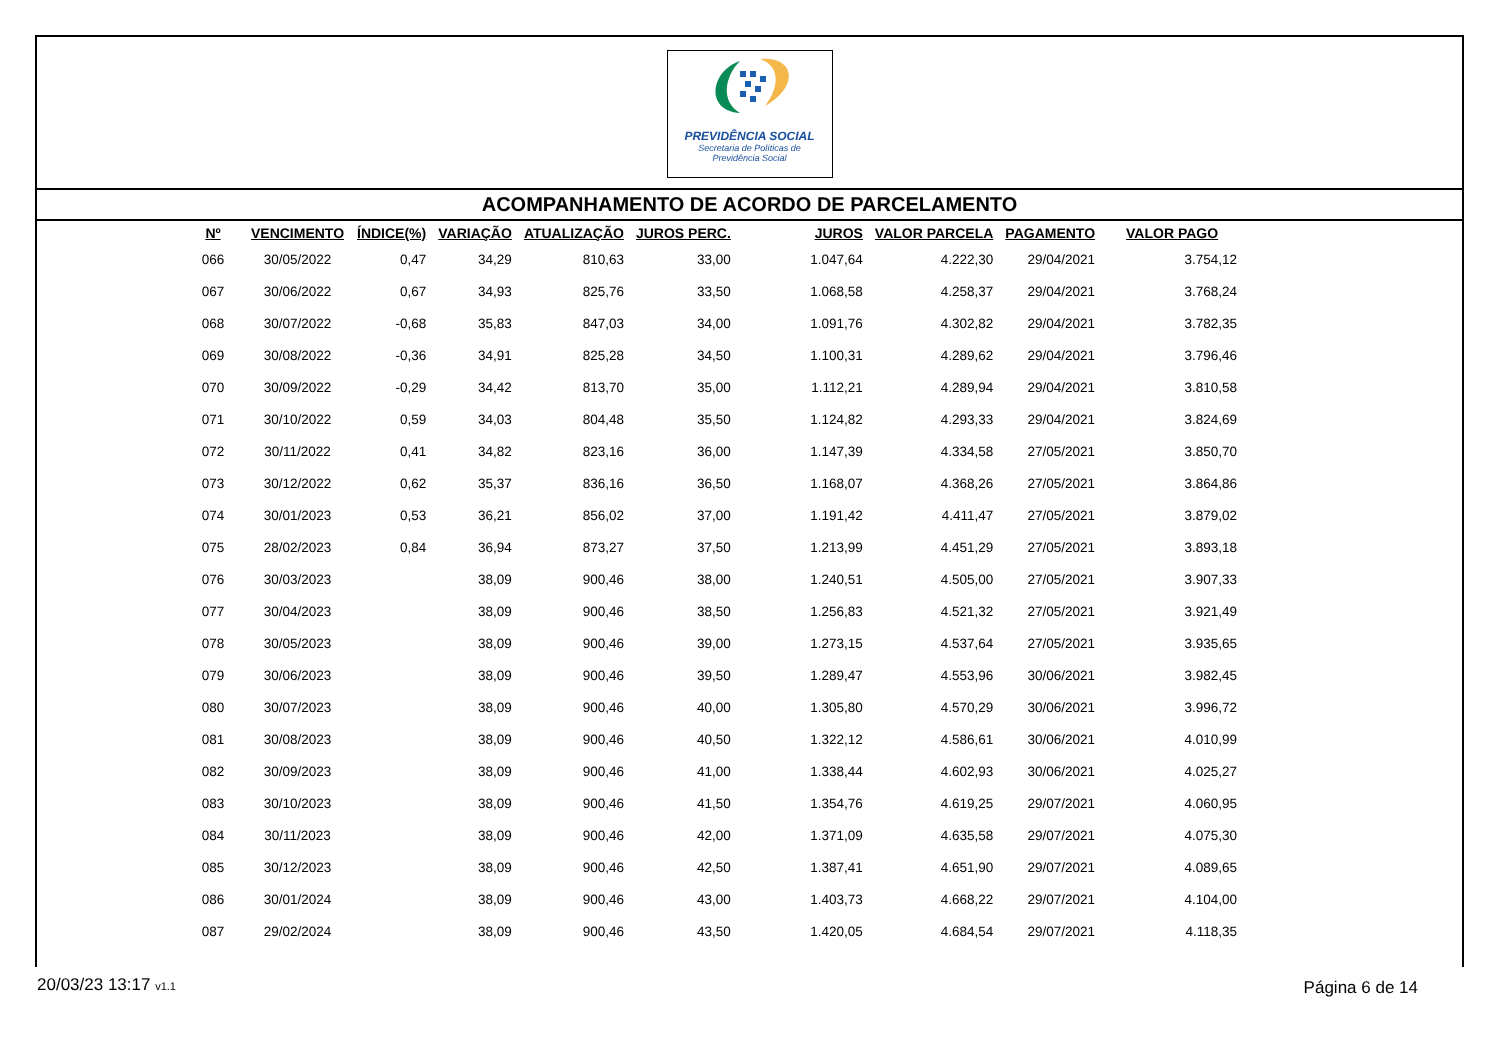PREVIDÊNCIA SOCIAL
Secretaria de Políticas de
Previdência Social
ACOMPANHAMENTO DE ACORDO DE PARCELAMENTO
| Nº | VENCIMENTO | ÍNDICE(%) | VARIAÇÃO | ATUALIZAÇÃO | JUROS PERC. | JUROS | VALOR PARCELA | PAGAMENTO | VALOR PAGO |
| --- | --- | --- | --- | --- | --- | --- | --- | --- | --- |
| 066 | 30/05/2022 | 0,47 | 34,29 | 810,63 | 33,00 | 1.047,64 | 4.222,30 | 29/04/2021 | 3.754,12 |
| 067 | 30/06/2022 | 0,67 | 34,93 | 825,76 | 33,50 | 1.068,58 | 4.258,37 | 29/04/2021 | 3.768,24 |
| 068 | 30/07/2022 | -0,68 | 35,83 | 847,03 | 34,00 | 1.091,76 | 4.302,82 | 29/04/2021 | 3.782,35 |
| 069 | 30/08/2022 | -0,36 | 34,91 | 825,28 | 34,50 | 1.100,31 | 4.289,62 | 29/04/2021 | 3.796,46 |
| 070 | 30/09/2022 | -0,29 | 34,42 | 813,70 | 35,00 | 1.112,21 | 4.289,94 | 29/04/2021 | 3.810,58 |
| 071 | 30/10/2022 | 0,59 | 34,03 | 804,48 | 35,50 | 1.124,82 | 4.293,33 | 29/04/2021 | 3.824,69 |
| 072 | 30/11/2022 | 0,41 | 34,82 | 823,16 | 36,00 | 1.147,39 | 4.334,58 | 27/05/2021 | 3.850,70 |
| 073 | 30/12/2022 | 0,62 | 35,37 | 836,16 | 36,50 | 1.168,07 | 4.368,26 | 27/05/2021 | 3.864,86 |
| 074 | 30/01/2023 | 0,53 | 36,21 | 856,02 | 37,00 | 1.191,42 | 4.411,47 | 27/05/2021 | 3.879,02 |
| 075 | 28/02/2023 | 0,84 | 36,94 | 873,27 | 37,50 | 1.213,99 | 4.451,29 | 27/05/2021 | 3.893,18 |
| 076 | 30/03/2023 | | 38,09 | 900,46 | 38,00 | 1.240,51 | 4.505,00 | 27/05/2021 | 3.907,33 |
| 077 | 30/04/2023 | | 38,09 | 900,46 | 38,50 | 1.256,83 | 4.521,32 | 27/05/2021 | 3.921,49 |
| 078 | 30/05/2023 | | 38,09 | 900,46 | 39,00 | 1.273,15 | 4.537,64 | 27/05/2021 | 3.935,65 |
| 079 | 30/06/2023 | | 38,09 | 900,46 | 39,50 | 1.289,47 | 4.553,96 | 30/06/2021 | 3.982,45 |
| 080 | 30/07/2023 | | 38,09 | 900,46 | 40,00 | 1.305,80 | 4.570,29 | 30/06/2021 | 3.996,72 |
| 081 | 30/08/2023 | | 38,09 | 900,46 | 40,50 | 1.322,12 | 4.586,61 | 30/06/2021 | 4.010,99 |
| 082 | 30/09/2023 | | 38,09 | 900,46 | 41,00 | 1.338,44 | 4.602,93 | 30/06/2021 | 4.025,27 |
| 083 | 30/10/2023 | | 38,09 | 900,46 | 41,50 | 1.354,76 | 4.619,25 | 29/07/2021 | 4.060,95 |
| 084 | 30/11/2023 | | 38,09 | 900,46 | 42,00 | 1.371,09 | 4.635,58 | 29/07/2021 | 4.075,30 |
| 085 | 30/12/2023 | | 38,09 | 900,46 | 42,50 | 1.387,41 | 4.651,90 | 29/07/2021 | 4.089,65 |
| 086 | 30/01/2024 | | 38,09 | 900,46 | 43,00 | 1.403,73 | 4.668,22 | 29/07/2021 | 4.104,00 |
| 087 | 29/02/2024 | | 38,09 | 900,46 | 43,50 | 1.420,05 | 4.684,54 | 29/07/2021 | 4.118,35 |
20/03/23 13:17 v1.1 Página 6 de 14